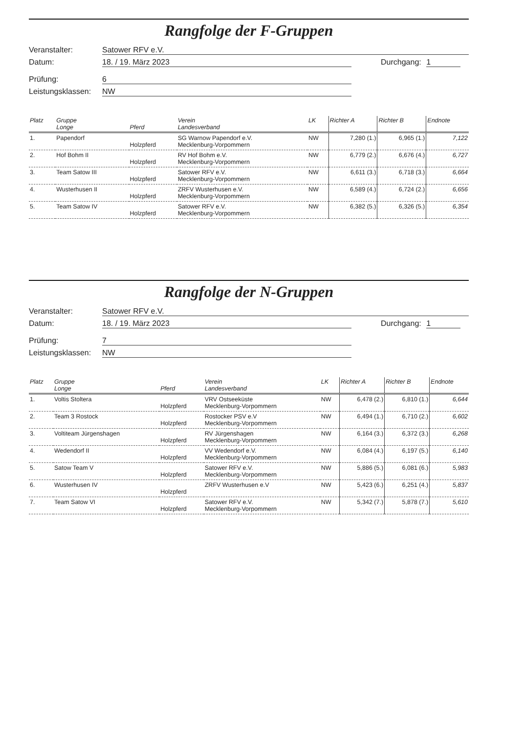Rangfolge der F-Gruppen
Veranstalter: Satower RFV e.V.
Datum: 18. / 19. März 2023 Durchgang: 1
Prüfung: 6
Leistungsklassen: NW
| Platz | Gruppe Longe | Pferd | Verein Landesverband | LK | Richter A | Richter B | Endnote |
| --- | --- | --- | --- | --- | --- | --- | --- |
| 1. | Papendorf | Holzpferd | SG Warnow Papendorf e.V. Mecklenburg-Vorpommern | NW | 7,280 (1.) | 6,965 (1.) | 7,122 |
| 2. | Hof Bohm II | Holzpferd | RV Hof Bohm e.V. Mecklenburg-Vorpommern | NW | 6,779 (2.) | 6,676 (4.) | 6,727 |
| 3. | Team Satow III | Holzpferd | Satower RFV e.V. Mecklenburg-Vorpommern | NW | 6,611 (3.) | 6,718 (3.) | 6,664 |
| 4. | Wusterhusen II | Holzpferd | ZRFV Wusterhusen e.V. Mecklenburg-Vorpommern | NW | 6,589 (4.) | 6,724 (2.) | 6,656 |
| 5. | Team Satow IV | Holzpferd | Satower RFV e.V. Mecklenburg-Vorpommern | NW | 6,382 (5.) | 6,326 (5.) | 6,354 |
Rangfolge der N-Gruppen
Veranstalter: Satower RFV e.V.
Datum: 18. / 19. März 2023 Durchgang: 1
Prüfung: 7
Leistungsklassen: NW
| Platz | Gruppe Longe | Pferd | Verein Landesverband | LK | Richter A | Richter B | Endnote |
| --- | --- | --- | --- | --- | --- | --- | --- |
| 1. | Voltis Stoltera | Holzpferd | VRV Ostseeküste Mecklenburg-Vorpommern | NW | 6,478 (2.) | 6,810 (1.) | 6,644 |
| 2. | Team 3 Rostock | Holzpferd | Rostocker PSV e.V Mecklenburg-Vorpommern | NW | 6,494 (1.) | 6,710 (2.) | 6,602 |
| 3. | Voltiteam Jürgenshagen | Holzpferd | RV Jürgenshagen Mecklenburg-Vorpommern | NW | 6,164 (3.) | 6,372 (3.) | 6,268 |
| 4. | Wedendorf II | Holzpferd | VV Wedendorf e.V. Mecklenburg-Vorpommern | NW | 6,084 (4.) | 6,197 (5.) | 6,140 |
| 5. | Satow Team V | Holzpferd | Satower RFV e.V. Mecklenburg-Vorpommern | NW | 5,886 (5.) | 6,081 (6.) | 5,983 |
| 6. | Wusterhusen IV | Holzpferd | ZRFV Wusterhusen e.V | NW | 5,423 (6.) | 6,251 (4.) | 5,837 |
| 7. | Team Satow VI | Holzpferd | Satower RFV e.V. Mecklenburg-Vorpommern | NW | 5,342 (7.) | 5,878 (7.) | 5,610 |